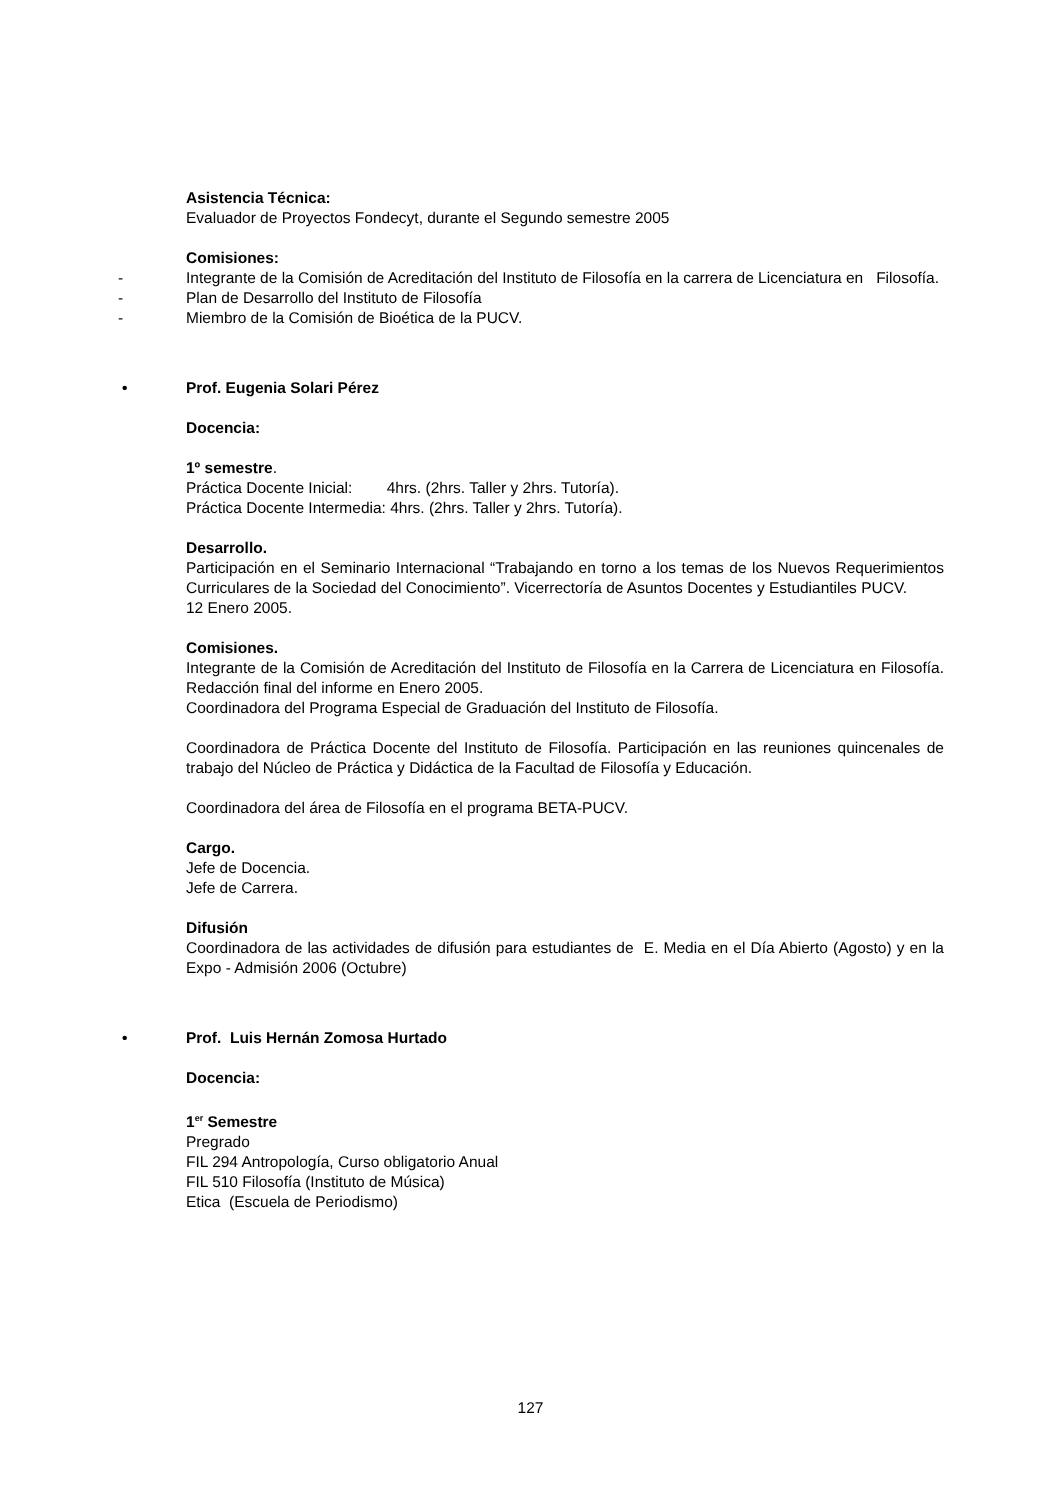Asistencia Técnica:
Evaluador de Proyectos Fondecyt, durante el Segundo semestre 2005
Comisiones:
- Integrante de la Comisión de Acreditación del Instituto de Filosofía en la carrera de Licenciatura en Filosofía.
- Plan de Desarrollo del Instituto de Filosofía
- Miembro de la Comisión de Bioética de la PUCV.
• Prof. Eugenia Solari Pérez
Docencia:
1º semestre.
Práctica Docente Inicial: 4hrs. (2hrs. Taller y 2hrs. Tutoría).
Práctica Docente Intermedia: 4hrs. (2hrs. Taller y 2hrs. Tutoría).
Desarrollo.
Participación en el Seminario Internacional “Trabajando en torno a los temas de los Nuevos Requerimientos Curriculares de la Sociedad del Conocimiento”. Vicerrectoría de Asuntos Docentes y Estudiantiles PUCV.
12 Enero 2005.
Comisiones.
Integrante de la Comisión de Acreditación del Instituto de Filosofía en la Carrera de Licenciatura en Filosofía. Redacción final del informe en Enero 2005.
Coordinadora del Programa Especial de Graduación del Instituto de Filosofía.
Coordinadora de Práctica Docente del Instituto de Filosofía. Participación en las reuniones quincenales de trabajo del Núcleo de Práctica y Didáctica de la Facultad de Filosofía y Educación.
Coordinadora del área de Filosofía en el programa BETA-PUCV.
Cargo.
Jefe de Docencia.
Jefe de Carrera.
Difusión
Coordinadora de las actividades de difusión para estudiantes de E. Media en el Día Abierto (Agosto) y en la Expo - Admisión 2006 (Octubre)
• Prof. Luis Hernán Zomosa Hurtado
Docencia:
1<sup>er</sup> Semestre
Pregrado
FIL 294 Antropología, Curso obligatorio Anual
FIL 510 Filosofía (Instituto de Música)
Etica (Escuela de Periodismo)
127